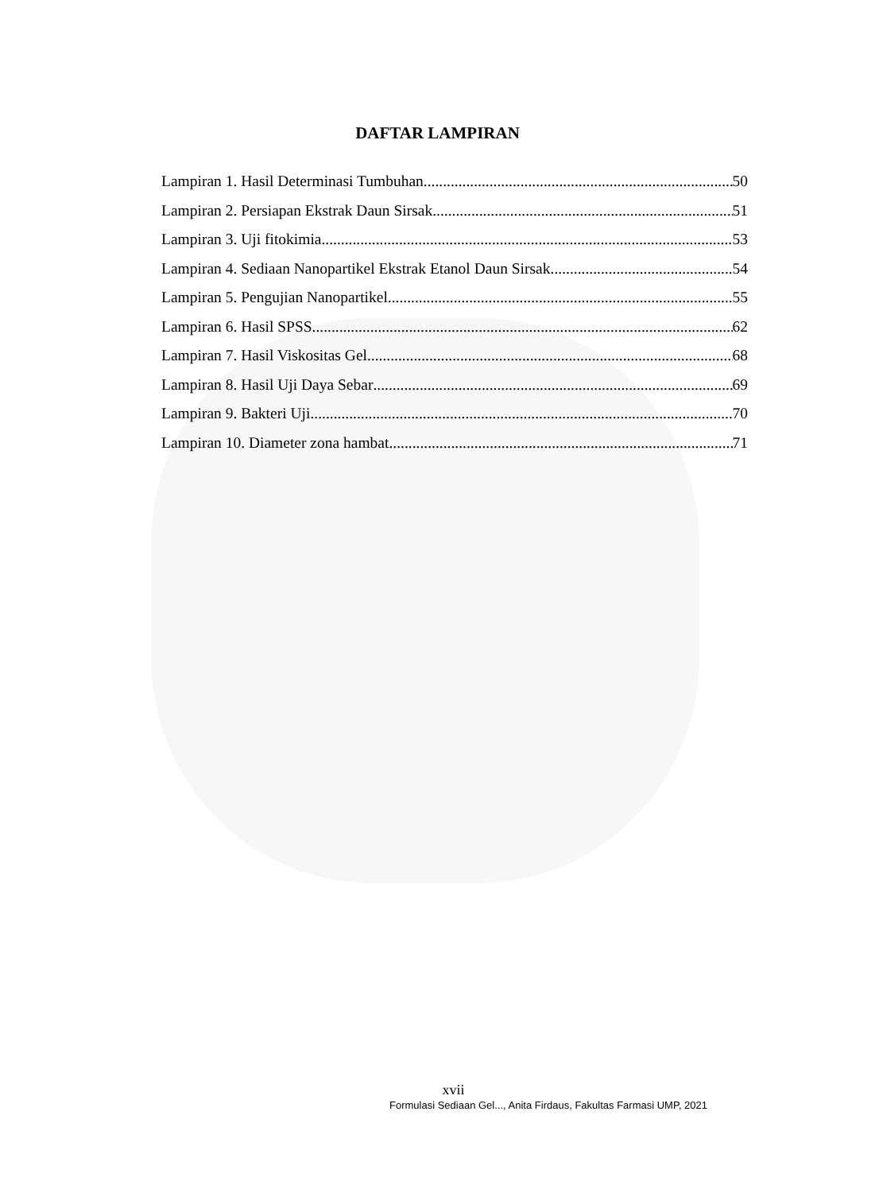DAFTAR LAMPIRAN
Lampiran 1. Hasil Determinasi Tumbuhan 50
Lampiran 2. Persiapan Ekstrak Daun Sirsak 51
Lampiran 3. Uji fitokimia 53
Lampiran 4. Sediaan Nanopartikel Ekstrak Etanol Daun Sirsak 54
Lampiran 5. Pengujian Nanopartikel 55
Lampiran 6. Hasil SPSS 62
Lampiran 7. Hasil Viskositas Gel 68
Lampiran 8. Hasil Uji Daya Sebar 69
Lampiran 9. Bakteri Uji 70
Lampiran 10. Diameter zona hambat 71
xvii
Formulasi Sediaan Gel..., Anita Firdaus, Fakultas Farmasi UMP, 2021